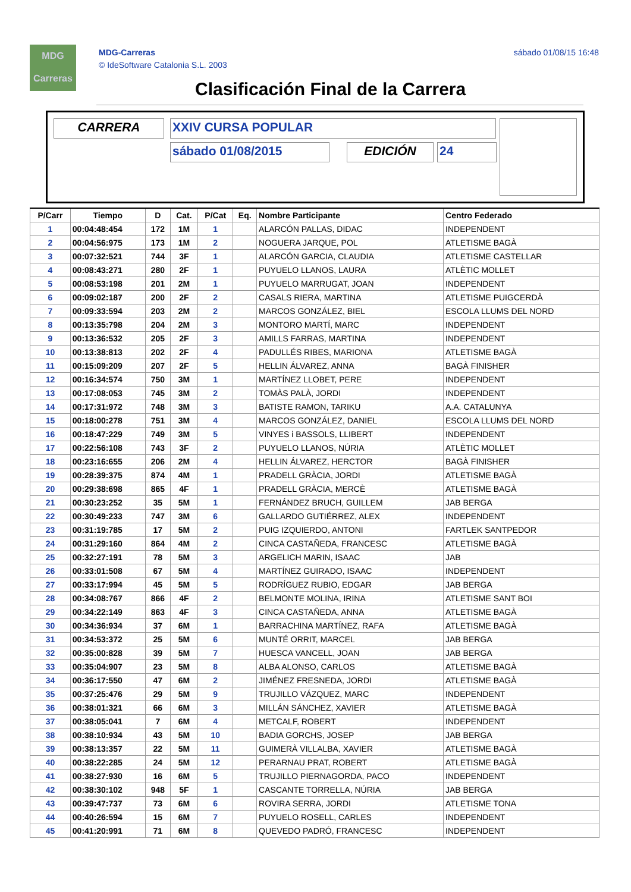MDG
Carreras
MDG-Carreras
© IdeSoftware Catalonia S.L. 2003
sábado 01/08/15 16:48
Clasificación Final de la Carrera
CARRERA XXIV CURSA POPULAR
sábado 01/08/2015 EDICIÓN 24
| P/Carr | Tiempo | D | Cat. | P/Cat | Eq. | Nombre Participante | Centro Federado |
| --- | --- | --- | --- | --- | --- | --- | --- |
| 1 | 00:04:48:454 | 172 | 1M | 1 | | ALARCÓN PALLAS, DIDAC | INDEPENDENT |
| 2 | 00:04:56:975 | 173 | 1M | 2 | | NOGUERA JARQUE, POL | ATLETISME BAGÀ |
| 3 | 00:07:32:521 | 744 | 3F | 1 | | ALARCÓN GARCIA, CLAUDIA | ATLETISME CASTELLAR |
| 4 | 00:08:43:271 | 280 | 2F | 1 | | PUYUELO LLANOS, LAURA | ATLÈTIC MOLLET |
| 5 | 00:08:53:198 | 201 | 2M | 1 | | PUYUELO MARRUGAT, JOAN | INDEPENDENT |
| 6 | 00:09:02:187 | 200 | 2F | 2 | | CASALS RIERA, MARTINA | ATLETISME PUIGCERDÀ |
| 7 | 00:09:33:594 | 203 | 2M | 2 | | MARCOS GONZÁLEZ, BIEL | ESCOLA LLUMS DEL NORD |
| 8 | 00:13:35:798 | 204 | 2M | 3 | | MONTORO MARTÍ, MARC | INDEPENDENT |
| 9 | 00:13:36:532 | 205 | 2F | 3 | | AMILLS FARRAS, MARTINA | INDEPENDENT |
| 10 | 00:13:38:813 | 202 | 2F | 4 | | PADULLÉS RIBES, MARIONA | ATLETISME BAGÀ |
| 11 | 00:15:09:209 | 207 | 2F | 5 | | HELLIN ÁLVAREZ, ANNA | BAGÀ FINISHER |
| 12 | 00:16:34:574 | 750 | 3M | 1 | | MARTÍNEZ LLOBET, PERE | INDEPENDENT |
| 13 | 00:17:08:053 | 745 | 3M | 2 | | TOMÀS PALÀ, JORDI | INDEPENDENT |
| 14 | 00:17:31:972 | 748 | 3M | 3 | | BATISTE RAMON, TARIKU | A.A. CATALUNYA |
| 15 | 00:18:00:278 | 751 | 3M | 4 | | MARCOS GONZÁLEZ, DANIEL | ESCOLA LLUMS DEL NORD |
| 16 | 00:18:47:229 | 749 | 3M | 5 | | VINYES i BASSOLS, LLIBERT | INDEPENDENT |
| 17 | 00:22:56:108 | 743 | 3F | 2 | | PUYUELO LLANOS, NÚRIA | ATLÈTIC MOLLET |
| 18 | 00:23:16:655 | 206 | 2M | 4 | | HELLIN ÁLVAREZ, HERCTOR | BAGÀ FINISHER |
| 19 | 00:28:39:375 | 874 | 4M | 1 | | PRADELL GRÀCIA, JORDI | ATLETISME BAGÀ |
| 20 | 00:29:38:698 | 865 | 4F | 1 | | PRADELL GRÀCIA, MERCÈ | ATLETISME BAGÀ |
| 21 | 00:30:23:252 | 35 | 5M | 1 | | FERNÁNDEZ BRUCH, GUILLEM | JAB BERGA |
| 22 | 00:30:49:233 | 747 | 3M | 6 | | GALLARDO GUTIÉRREZ, ALEX | INDEPENDENT |
| 23 | 00:31:19:785 | 17 | 5M | 2 | | PUIG IZQUIERDO, ANTONI | FARTLEK SANTPEDOR |
| 24 | 00:31:29:160 | 864 | 4M | 2 | | CINCA CASTAÑEDA, FRANCESC | ATLETISME BAGÀ |
| 25 | 00:32:27:191 | 78 | 5M | 3 | | ARGELICH MARIN, ISAAC | JAB |
| 26 | 00:33:01:508 | 67 | 5M | 4 | | MARTÍNEZ GUIRADO, ISAAC | INDEPENDENT |
| 27 | 00:33:17:994 | 45 | 5M | 5 | | RODRÍGUEZ RUBIO, EDGAR | JAB BERGA |
| 28 | 00:34:08:767 | 866 | 4F | 2 | | BELMONTE MOLINA, IRINA | ATLETISME SANT BOI |
| 29 | 00:34:22:149 | 863 | 4F | 3 | | CINCA CASTAÑEDA, ANNA | ATLETISME BAGÀ |
| 30 | 00:34:36:934 | 37 | 6M | 1 | | BARRACHINA MARTÍNEZ, RAFA | ATLETISME BAGÀ |
| 31 | 00:34:53:372 | 25 | 5M | 6 | | MUNTÉ ORRIT, MARCEL | JAB BERGA |
| 32 | 00:35:00:828 | 39 | 5M | 7 | | HUESCA VANCELL, JOAN | JAB BERGA |
| 33 | 00:35:04:907 | 23 | 5M | 8 | | ALBA ALONSO, CARLOS | ATLETISME BAGÀ |
| 34 | 00:36:17:550 | 47 | 6M | 2 | | JIMÉNEZ FRESNEDA, JORDI | ATLETISME BAGÀ |
| 35 | 00:37:25:476 | 29 | 5M | 9 | | TRUJILLO VÁZQUEZ, MARC | INDEPENDENT |
| 36 | 00:38:01:321 | 66 | 6M | 3 | | MILLÁN SÁNCHEZ, XAVIER | ATLETISME BAGÀ |
| 37 | 00:38:05:041 | 7 | 6M | 4 | | METCALF, ROBERT | INDEPENDENT |
| 38 | 00:38:10:934 | 43 | 5M | 10 | | BADIA GORCHS, JOSEP | JAB BERGA |
| 39 | 00:38:13:357 | 22 | 5M | 11 | | GUIMERÀ VILLALBA, XAVIER | ATLETISME BAGÀ |
| 40 | 00:38:22:285 | 24 | 5M | 12 | | PERARNAU PRAT, ROBERT | ATLETISME BAGÀ |
| 41 | 00:38:27:930 | 16 | 6M | 5 | | TRUJILLO PIERNAGORDA, PACO | INDEPENDENT |
| 42 | 00:38:30:102 | 948 | 5F | 1 | | CASCANTE TORRELLA, NÚRIA | JAB BERGA |
| 43 | 00:39:47:737 | 73 | 6M | 6 | | ROVIRA SERRA, JORDI | ATLETISME TONA |
| 44 | 00:40:26:594 | 15 | 6M | 7 | | PUYUELO ROSELL, CARLES | INDEPENDENT |
| 45 | 00:41:20:991 | 71 | 6M | 8 | | QUEVEDO PADRÓ, FRANCESC | INDEPENDENT |